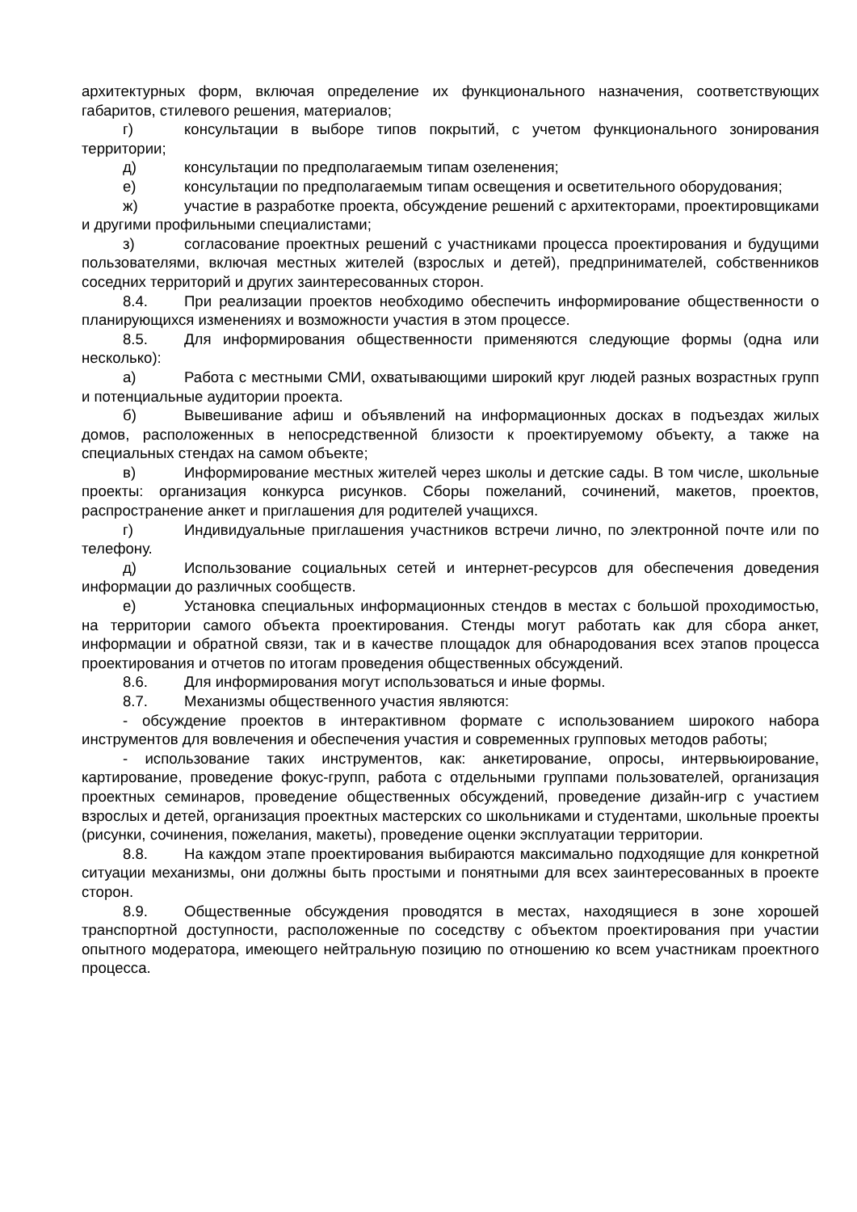архитектурных форм, включая определение их функционального назначения, соответствующих габаритов, стилевого решения, материалов;
г) консультации в выборе типов покрытий, с учетом функционального зонирования территории;
д) консультации по предполагаемым типам озеленения;
е) консультации по предполагаемым типам освещения и осветительного оборудования;
ж) участие в разработке проекта, обсуждение решений с архитекторами, проектировщиками и другими профильными специалистами;
з) согласование проектных решений с участниками процесса проектирования и будущими пользователями, включая местных жителей (взрослых и детей), предпринимателей, собственников соседних территорий и других заинтересованных сторон.
8.4. При реализации проектов необходимо обеспечить информирование общественности о планирующихся изменениях и возможности участия в этом процессе.
8.5. Для информирования общественности применяются следующие формы (одна или несколько):
а) Работа с местными СМИ, охватывающими широкий круг людей разных возрастных групп и потенциальные аудитории проекта.
б) Вывешивание афиш и объявлений на информационных досках в подъездах жилых домов, расположенных в непосредственной близости к проектируемому объекту, а также на специальных стендах на самом объекте;
в) Информирование местных жителей через школы и детские сады. В том числе, школьные проекты: организация конкурса рисунков. Сборы пожеланий, сочинений, макетов, проектов, распространение анкет и приглашения для родителей учащихся.
г) Индивидуальные приглашения участников встречи лично, по электронной почте или по телефону.
д) Использование социальных сетей и интернет-ресурсов для обеспечения доведения информации до различных сообществ.
е) Установка специальных информационных стендов в местах с большой проходимостью, на территории самого объекта проектирования. Стенды могут работать как для сбора анкет, информации и обратной связи, так и в качестве площадок для обнародования всех этапов процесса проектирования и отчетов по итогам проведения общественных обсуждений.
8.6. Для информирования могут использоваться и иные формы.
8.7. Механизмы общественного участия являются:
- обсуждение проектов в интерактивном формате с использованием широкого набора инструментов для вовлечения и обеспечения участия и современных групповых методов работы;
- использование таких инструментов, как: анкетирование, опросы, интервьюирование, картирование, проведение фокус-групп, работа с отдельными группами пользователей, организация проектных семинаров, проведение общественных обсуждений, проведение дизайн-игр с участием взрослых и детей, организация проектных мастерских со школьниками и студентами, школьные проекты (рисунки, сочинения, пожелания, макеты), проведение оценки эксплуатации территории.
8.8. На каждом этапе проектирования выбираются максимально подходящие для конкретной ситуации механизмы, они должны быть простыми и понятными для всех заинтересованных в проекте сторон.
8.9. Общественные обсуждения проводятся в местах, находящиеся в зоне хорошей транспортной доступности, расположенные по соседству с объектом проектирования при участии опытного модератора, имеющего нейтральную позицию по отношению ко всем участникам проектного процесса.